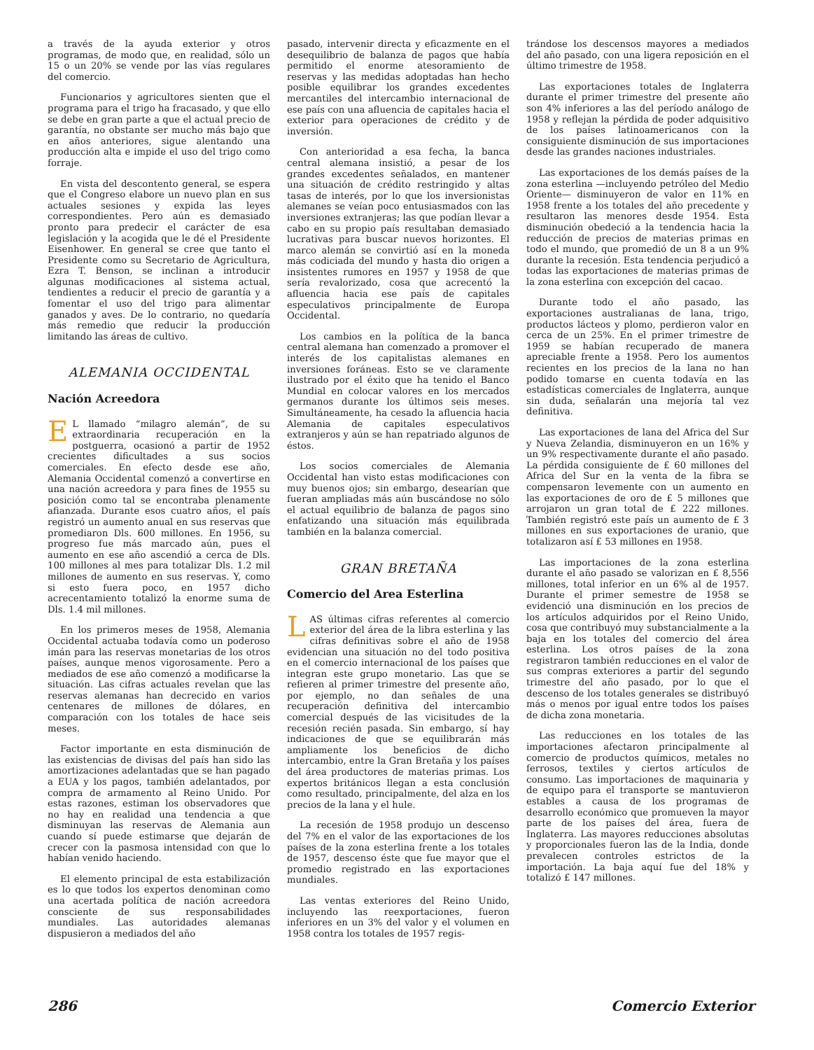a través de la ayuda exterior y otros programas, de modo que, en realidad, sólo un 15 o un 20% se vende por las vías regulares del comercio.
Funcionarios y agricultores sienten que el programa para el trigo ha fracasado, y que ello se debe en gran parte a que el actual precio de garantía, no obstante ser mucho más bajo que en años anteriores, sigue alentando una producción alta e impide el uso del trigo como forraje.
En vista del descontento general, se espera que el Congreso elabore un nuevo plan en sus actuales sesiones y expida las leyes correspondientes. Pero aún es demasiado pronto para predecir el carácter de esa legislación y la acogida que le dé el Presidente Eisenhower. En general se cree que tanto el Presidente como su Secretario de Agricultura, Ezra T. Benson, se inclinan a introducir algunas modificaciones al sistema actual, tendientes a reducir el precio de garantía y a fomentar el uso del trigo para alimentar ganados y aves. De lo contrario, no quedaría más remedio que reducir la producción limitando las áreas de cultivo.
ALEMANIA OCCIDENTAL
Nación Acreedora
EL llamado “milagro alemán”, de su extraordinaria recuperación en la postguerra, ocasionó a partir de 1952 crecientes dificultades a sus socios comerciales. En efecto desde ese año, Alemania Occidental comenzó a convertirse en una nación acreedora y para fines de 1955 su posición como tal se encontraba plenamente afianzada. Durante esos cuatro años, el país registró un aumento anual en sus reservas que promediaron Dls. 600 millones. En 1956, su progreso fue más marcado aún, pues el aumento en ese año ascendió a cerca de Dls. 100 millones al mes para totalizar Dls. 1.2 mil millones de aumento en sus reservas. Y, como si esto fuera poco, en 1957 dicho acrecentamiento totalizó la enorme suma de Dls. 1.4 mil millones.
En los primeros meses de 1958, Alemania Occidental actuaba todavía como un poderoso imán para las reservas monetarias de los otros países, aunque menos vigorosamente. Pero a mediados de ese año comenzó a modificarse la situación. Las cifras actuales revelan que las reservas alemanas han decrecido en varios centenares de millones de dólares, en comparación con los totales de hace seis meses.
Factor importante en esta disminución de las existencias de divisas del país han sido las amortizaciones adelantadas que se han pagado a EUA y los pagos, también adelantados, por compra de armamento al Reino Unido. Por estas razones, estiman los observadores que no hay en realidad una tendencia a que disminuyan las reservas de Alemania aun cuando sí puede estimarse que dejarán de crecer con la pasmosa intensidad con que lo habían venido haciendo.
El elemento principal de esta estabilización es lo que todos los expertos denominan como una acertada política de nación acreedora consciente de sus responsabilidades mundiales. Las autoridades alemanas dispusieron a mediados del año
pasado, intervenir directa y eficazmente en el desequilibrio de balanza de pagos que había permitido el enorme atesoramiento de reservas y las medidas adoptadas han hecho posible equilibrar los grandes excedentes mercantiles del intercambio internacional de ese país con una afluencia de capitales hacia el exterior para operaciones de crédito y de inversión.
Con anterioridad a esa fecha, la banca central alemana insistió, a pesar de los grandes excedentes señalados, en mantener una situación de crédito restringido y altas tasas de interés, por lo que los inversionistas alemanes se veían poco entusiasmados con las inversiones extranjeras; las que podían llevar a cabo en su propio país resultaban demasiado lucrativas para buscar nuevos horizontes. El marco alemán se convirtió así en la moneda más codiciada del mundo y hasta dio origen a insistentes rumores en 1957 y 1958 de que sería revalorizado, cosa que acrecentó la afluencia hacia ese país de capitales especulativos principalmente de Europa Occidental.
Los cambios en la política de la banca central alemana han comenzado a promover el interés de los capitalistas alemanes en inversiones foráneas. Esto se ve claramente ilustrado por el éxito que ha tenido el Banco Mundial en colocar valores en los mercados germanos durante los últimos seis meses. Simultáneamente, ha cesado la afluencia hacia Alemania de capitales especulativos extranjeros y aún se han repatriado algunos de éstos.
Los socios comerciales de Alemania Occidental han visto estas modificaciones con muy buenos ojos; sin embargo, desearían que fueran ampliadas más aún buscándose no sólo el actual equilibrio de balanza de pagos sino enfatizando una situación más equilibrada también en la balanza comercial.
GRAN BRETAÑA
Comercio del Area Esterlina
LAS últimas cifras referentes al comercio exterior del área de la libra esterlina y las cifras definitivas sobre el año de 1958 evidencian una situación no del todo positiva en el comercio internacional de los países que integran este grupo monetario. Las que se refieren al primer trimestre del presente año, por ejemplo, no dan señales de una recuperación definitiva del intercambio comercial después de las vicisitudes de la recesión recién pasada. Sin embargo, sí hay indicaciones de que se equilibrarán más ampliamente los beneficios de dicho intercambio, entre la Gran Bretaña y los países del área productores de materias primas. Los expertos británicos llegan a esta conclusión como resultado, principalmente, del alza en los precios de la lana y el hule.
La recesión de 1958 produjo un descenso del 7% en el valor de las exportaciones de los países de la zona esterlina frente a los totales de 1957, descenso éste que fue mayor que el promedio registrado en las exportaciones mundiales.
Las ventas exteriores del Reino Unido, incluyendo las reexportaciones, fueron inferiores en un 3% del valor y el volumen en 1958 contra los totales de 1957 regis-
trándose los descensos mayores a mediados del año pasado, con una ligera reposición en el último trimestre de 1958.
Las exportaciones totales de Inglaterra durante el primer trimestre del presente año son 4% inferiores a las del período análogo de 1958 y reflejan la pérdida de poder adquisitivo de los países latinoamericanos con la consiguiente disminución de sus importaciones desde las grandes naciones industriales.
Las exportaciones de los demás países de la zona esterlina —incluyendo petróleo del Medio Oriente— disminuyeron de valor en 11% en 1958 frente a los totales del año precedente y resultaron las menores desde 1954. Esta disminución obedeció a la tendencia hacia la reducción de precios de materias primas en todo el mundo, que promedió de un 8 a un 9% durante la recesión. Esta tendencia perjudicó a todas las exportaciones de materias primas de la zona esterlina con excepción del cacao.
Durante todo el año pasado, las exportaciones australianas de lana, trigo, productos lácteos y plomo, perdieron valor en cerca de un 25%. En el primer trimestre de 1959 se habían recuperado de manera apreciable frente a 1958. Pero los aumentos recientes en los precios de la lana no han podido tomarse en cuenta todavía en las estadísticas comerciales de Inglaterra, aunque sin duda, señalarán una mejoría tal vez definitiva.
Las exportaciones de lana del Africa del Sur y Nueva Zelandia, disminuyeron en un 16% y un 9% respectivamente durante el año pasado. La pérdida consiguiente de £ 60 millones del Africa del Sur en la venta de la fibra se compensaron levemente con un aumento en las exportaciones de oro de £ 5 millones que arrojaron un gran total de £ 222 millones. También registró este país un aumento de £ 3 millones en sus exportaciones de uranio, que totalizaron así £ 53 millones en 1958.
Las importaciones de la zona esterlina durante el año pasado se valorizan en £ 8,556 millones, total inferior en un 6% al de 1957. Durante el primer semestre de 1958 se evidenció una disminución en los precios de los artículos adquiridos por el Reino Unido, cosa que contribuyó muy substancialmente a la baja en los totales del comercio del área esterlina. Los otros países de la zona registraron también reducciones en el valor de sus compras exteriores a partir del segundo trimestre del año pasado, por lo que el descenso de los totales generales se distribuyó más o menos por igual entre todos los países de dicha zona monetaria.
Las reducciones en los totales de las importaciones afectaron principalmente al comercio de productos químicos, metales no ferrosos, textiles y ciertos artículos de consumo. Las importaciones de maquinaria y de equipo para el transporte se mantuvieron estables a causa de los programas de desarrollo económico que promueven la mayor parte de los países del área, fuera de Inglaterra. Las mayores reducciones absolutas y proporcionales fueron las de la India, donde prevalecen controles estrictos de la importación. La baja aquí fue del 18% y totalizó £ 147 millones.
286 Comercio Exterior